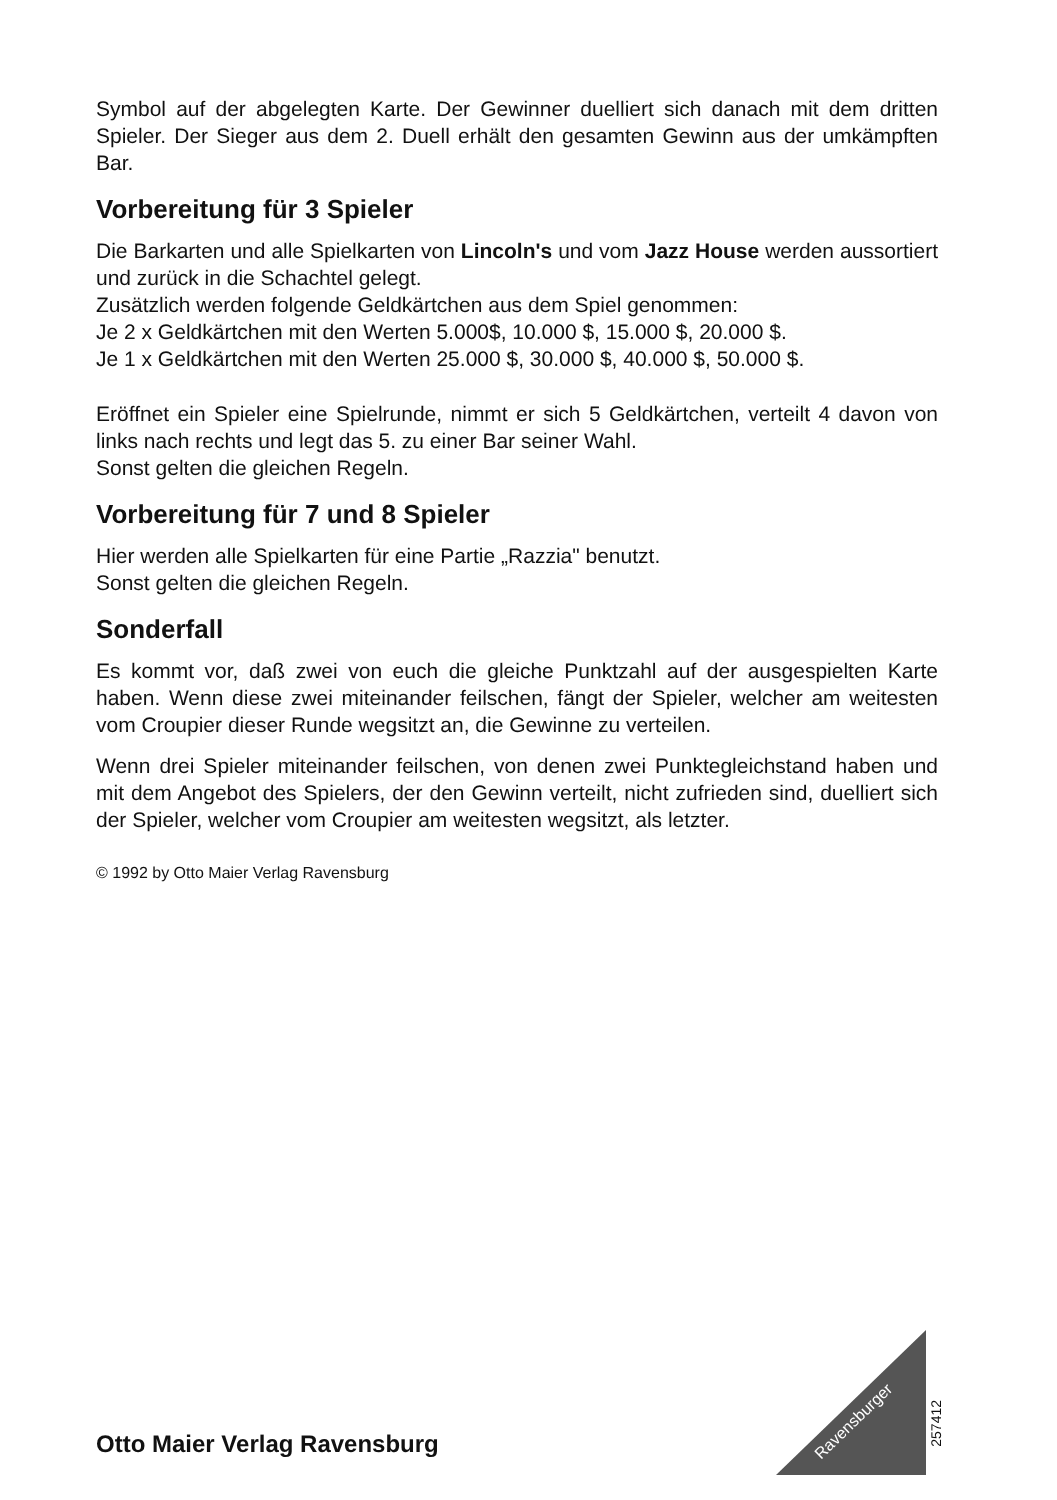Symbol auf der abgelegten Karte. Der Gewinner duelliert sich danach mit dem dritten Spieler. Der Sieger aus dem 2. Duell erhält den gesamten Gewinn aus der umkämpften Bar.
Vorbereitung für 3 Spieler
Die Barkarten und alle Spielkarten von Lincoln's und vom Jazz House werden aussortiert und zurück in die Schachtel gelegt.
Zusätzlich werden folgende Geldkärtchen aus dem Spiel genommen:
Je 2 x Geldkärtchen mit den Werten 5.000$, 10.000 $, 15.000 $, 20.000 $.
Je 1 x Geldkärtchen mit den Werten 25.000 $, 30.000 $, 40.000 $, 50.000 $.
Eröffnet ein Spieler eine Spielrunde, nimmt er sich 5 Geldkärtchen, verteilt 4 davon von links nach rechts und legt das 5. zu einer Bar seiner Wahl.
Sonst gelten die gleichen Regeln.
Vorbereitung für 7 und 8 Spieler
Hier werden alle Spielkarten für eine Partie „Razzia" benutzt.
Sonst gelten die gleichen Regeln.
Sonderfall
Es kommt vor, daß zwei von euch die gleiche Punktzahl auf der ausgespielten Karte haben. Wenn diese zwei miteinander feilschen, fängt der Spieler, welcher am weitesten vom Croupier dieser Runde wegsitzt an, die Gewinne zu verteilen.
Wenn drei Spieler miteinander feilschen, von denen zwei Punktegleichstand haben und mit dem Angebot des Spielers, der den Gewinn verteilt, nicht zufrieden sind, duelliert sich der Spieler, welcher vom Croupier am weitesten wegsitzt, als letzter.
© 1992 by Otto Maier Verlag Ravensburg
Ravensburger
257412
Otto Maier Verlag Ravensburg